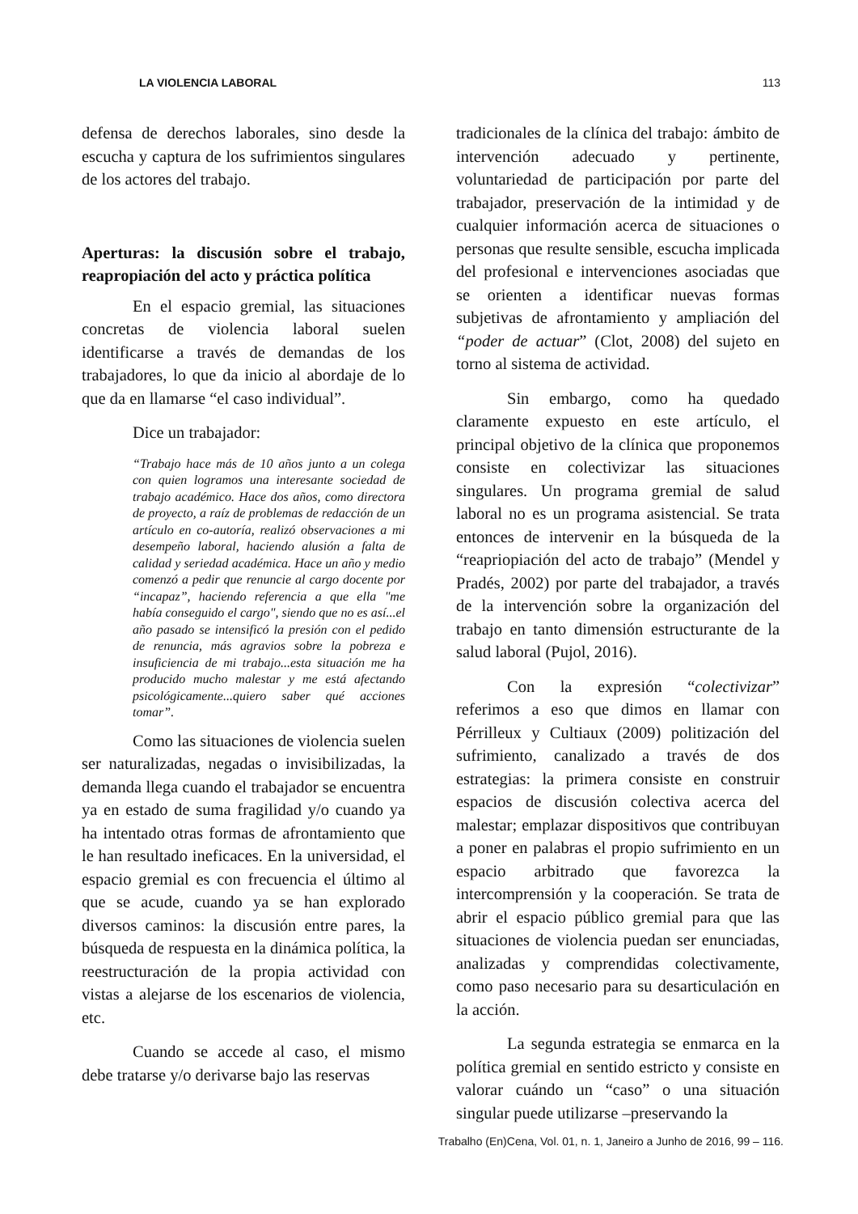LA VIOLENCIA LABORAL 113
defensa de derechos laborales, sino desde la escucha y captura de los sufrimientos singulares de los actores del trabajo.
Aperturas: la discusión sobre el trabajo, reapropiación del acto y práctica política
En el espacio gremial, las situaciones concretas de violencia laboral suelen identificarse a través de demandas de los trabajadores, lo que da inicio al abordaje de lo que da en llamarse “el caso individual”.
Dice un trabajador:
“Trabajo hace más de 10 años junto a un colega con quien logramos una interesante sociedad de trabajo académico. Hace dos años, como directora de proyecto, a raíz de problemas de redacción de un artículo en co-autoría, realizó observaciones a mi desempeño laboral, haciendo alusión a falta de calidad y seriedad académica. Hace un año y medio comenzó a pedir que renuncie al cargo docente por “incapaz”, haciendo referencia a que ella "me había conseguido el cargo", siendo que no es así...el año pasado se intensificó la presión con el pedido de renuncia, más agravios sobre la pobreza e insuficiencia de mi trabajo...esta situación me ha producido mucho malestar y me está afectando psicológicamente...quiero saber qué acciones tomar”.
Como las situaciones de violencia suelen ser naturalizadas, negadas o invisibilizadas, la demanda llega cuando el trabajador se encuentra ya en estado de suma fragilidad y/o cuando ya ha intentado otras formas de afrontamiento que le han resultado ineficaces. En la universidad, el espacio gremial es con frecuencia el último al que se acude, cuando ya se han explorado diversos caminos: la discusión entre pares, la búsqueda de respuesta en la dinámica política, la reestructuración de la propia actividad con vistas a alejarse de los escenarios de violencia, etc.
Cuando se accede al caso, el mismo debe tratarse y/o derivarse bajo las reservas
tradicionales de la clínica del trabajo: ámbito de intervención adecuado y pertinente, voluntariedad de participación por parte del trabajador, preservación de la intimidad y de cualquier información acerca de situaciones o personas que resulte sensible, escucha implicada del profesional e intervenciones asociadas que se orienten a identificar nuevas formas subjetivas de afrontamiento y ampliación del “poder de actuar” (Clot, 2008) del sujeto en torno al sistema de actividad.
Sin embargo, como ha quedado claramente expuesto en este artículo, el principal objetivo de la clínica que proponemos consiste en colectivizar las situaciones singulares. Un programa gremial de salud laboral no es un programa asistencial. Se trata entonces de intervenir en la búsqueda de la “reapriopiación del acto de trabajo” (Mendel y Pradés, 2002) por parte del trabajador, a través de la intervención sobre la organización del trabajo en tanto dimensión estructurante de la salud laboral (Pujol, 2016).
Con la expresión “colectivizar” referimos a eso que dimos en llamar con Pérrilleux y Cultiaux (2009) politización del sufrimiento, canalizado a través de dos estrategias: la primera consiste en construir espacios de discusión colectiva acerca del malestar; emplazar dispositivos que contribuyan a poner en palabras el propio sufrimiento en un espacio arbitrado que favorezca la intercomprensión y la cooperación. Se trata de abrir el espacio público gremial para que las situaciones de violencia puedan ser enunciadas, analizadas y comprendidas colectivamente, como paso necesario para su desarticulación en la acción.
La segunda estrategia se enmarca en la política gremial en sentido estricto y consiste en valorar cuándo un “caso” o una situación singular puede utilizarse –preservando la
Trabalho (En)Cena, Vol. 01, n. 1, Janeiro a Junho de 2016, 99 – 116.